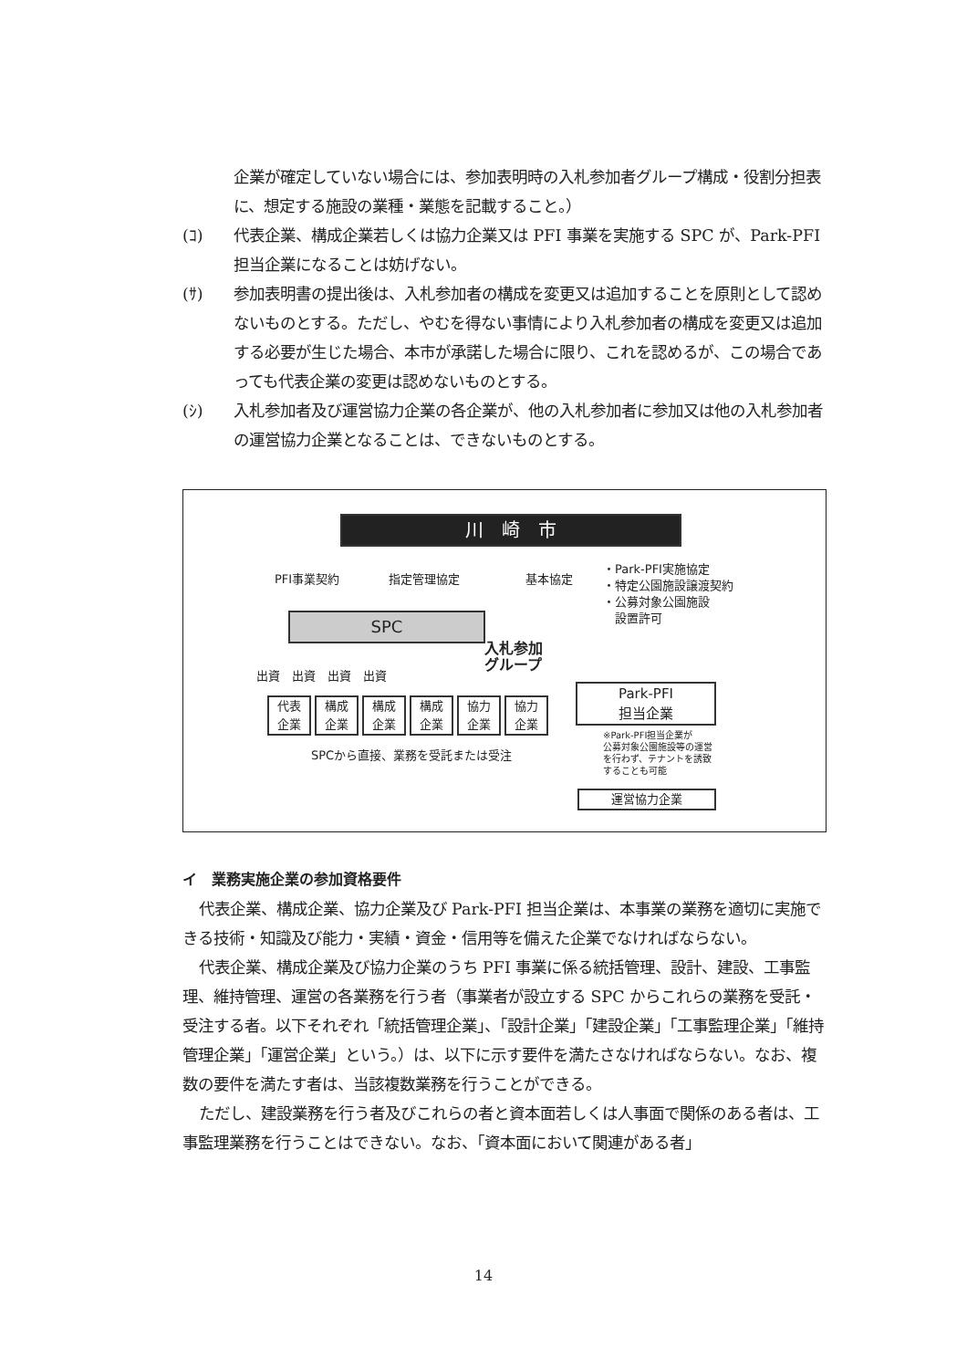企業が確定していない場合には、参加表明時の入札参加者グループ構成・役割分担表に、想定する施設の業種・業態を記載すること。）
(ｺ) 代表企業、構成企業若しくは協力企業又は PFI 事業を実施する SPC が、Park-PFI 担当企業になることは妨げない。
(ｻ) 参加表明書の提出後は、入札参加者の構成を変更又は追加することを原則として認めないものとする。ただし、やむを得ない事情により入札参加者の構成を変更又は追加する必要が生じた場合、本市が承諾した場合に限り、これを認めるが、この場合であっても代表企業の変更は認めないものとする。
(ｼ) 入札参加者及び運営協力企業の各企業が、他の入札参加者に参加又は他の入札参加者の運営協力企業となることは、できないものとする。
川　崎　市
PFI事業契約 指定管理協定 基本協定
・Park-PFI実施協定
・特定公園施設譲渡契約
・公募対象公園施設
　設置許可
SPC
入札参加
グループ
出資　出資　出資　出資
代表
企業
構成
企業
構成
企業
構成
企業
協力
企業
協力
企業
SPCから直接、業務を受託または受注
Park-PFI
担当企業
※Park-PFI担当企業が
公募対象公園施設等の運営
を行わず、テナントを誘致
することも可能
運営協力企業
イ　業務実施企業の参加資格要件
代表企業、構成企業、協力企業及び Park-PFI 担当企業は、本事業の業務を適切に実施できる技術・知識及び能力・実績・資金・信用等を備えた企業でなければならない。
代表企業、構成企業及び協力企業のうち PFI 事業に係る統括管理、設計、建設、工事監理、維持管理、運営の各業務を行う者（事業者が設立する SPC からこれらの業務を受託・受注する者。以下それぞれ「統括管理企業」、「設計企業」「建設企業」「工事監理企業」「維持管理企業」「運営企業」という。）は、以下に示す要件を満たさなければならない。なお、複数の要件を満たす者は、当該複数業務を行うことができる。
ただし、建設業務を行う者及びこれらの者と資本面若しくは人事面で関係のある者は、工事監理業務を行うことはできない。なお、「資本面において関連がある者」
14